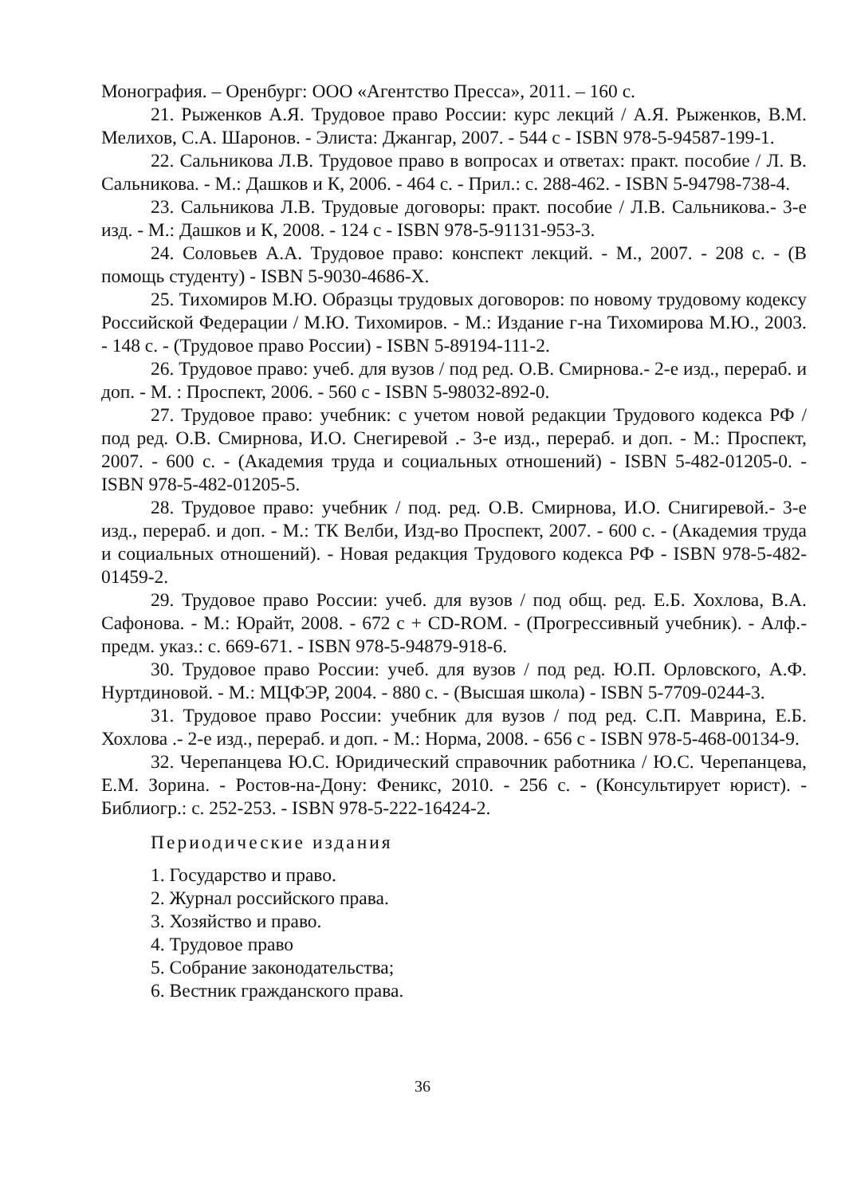Монография. – Оренбург: ООО «Агентство Пресса», 2011. – 160 с.
21. Рыженков А.Я. Трудовое право России: курс лекций / А.Я. Рыженков, В.М. Мелихов, С.А. Шаронов. - Элиста: Джангар, 2007. - 544 с - ISBN 978-5-94587-199-1.
22. Сальникова Л.В. Трудовое право в вопросах и ответах: практ. пособие / Л. В. Сальникова. - М.: Дашков и К, 2006. - 464 с. - Прил.: с. 288-462. - ISBN 5-94798-738-4.
23. Сальникова Л.В. Трудовые договоры: практ. пособие / Л.В. Сальникова.- 3-е изд. - М.: Дашков и К, 2008. - 124 с - ISBN 978-5-91131-953-3.
24. Соловьев А.А. Трудовое право: конспект лекций. - М., 2007. - 208 с. - (В помощь студенту) - ISBN 5-9030-4686-X.
25. Тихомиров М.Ю. Образцы трудовых договоров: по новому трудовому кодексу Российской Федерации / М.Ю. Тихомиров. - М.: Издание г-на Тихомирова М.Ю., 2003. - 148 с. - (Трудовое право России) - ISBN 5-89194-111-2.
26. Трудовое право: учеб. для вузов / под ред. О.В. Смирнова.- 2-е изд., перераб. и доп. - М. : Проспект, 2006. - 560 с - ISBN 5-98032-892-0.
27. Трудовое право: учебник: с учетом новой редакции Трудового кодекса РФ / под ред. О.В. Смирнова, И.О. Снегиревой .- 3-е изд., перераб. и доп. - М.: Проспект, 2007. - 600 с. - (Академия труда и социальных отношений) - ISBN 5-482-01205-0. - ISBN 978-5-482-01205-5.
28. Трудовое право: учебник / под. ред. О.В. Смирнова, И.О. Снигиревой.- 3-е изд., перераб. и доп. - М.: ТК Велби, Изд-во Проспект, 2007. - 600 с. - (Академия труда и социальных отношений). - Новая редакция Трудового кодекса РФ - ISBN 978-5-482-01459-2.
29. Трудовое право России: учеб. для вузов / под общ. ред. Е.Б. Хохлова, В.А. Сафонова. - М.: Юрайт, 2008. - 672 с + CD-ROM. - (Прогрессивный учебник). - Алф.-предм. указ.: с. 669-671. - ISBN 978-5-94879-918-6.
30. Трудовое право России: учеб. для вузов / под ред. Ю.П. Орловского, А.Ф. Нуртдиновой. - М.: МЦФЭР, 2004. - 880 с. - (Высшая школа) - ISBN 5-7709-0244-3.
31. Трудовое право России: учебник для вузов / под ред. С.П. Маврина, Е.Б. Хохлова .- 2-е изд., перераб. и доп. - М.: Норма, 2008. - 656 с - ISBN 978-5-468-00134-9.
32. Черепанцева Ю.С. Юридический справочник работника / Ю.С. Черепанцева, Е.М. Зорина. - Ростов-на-Дону: Феникс, 2010. - 256 с. - (Консультирует юрист). - Библиогр.: с. 252-253. - ISBN 978-5-222-16424-2.
Периодические издания
1. Государство и право.
2. Журнал российского права.
3. Хозяйство и право.
4. Трудовое право
5. Собрание законодательства;
6. Вестник гражданского права.
36